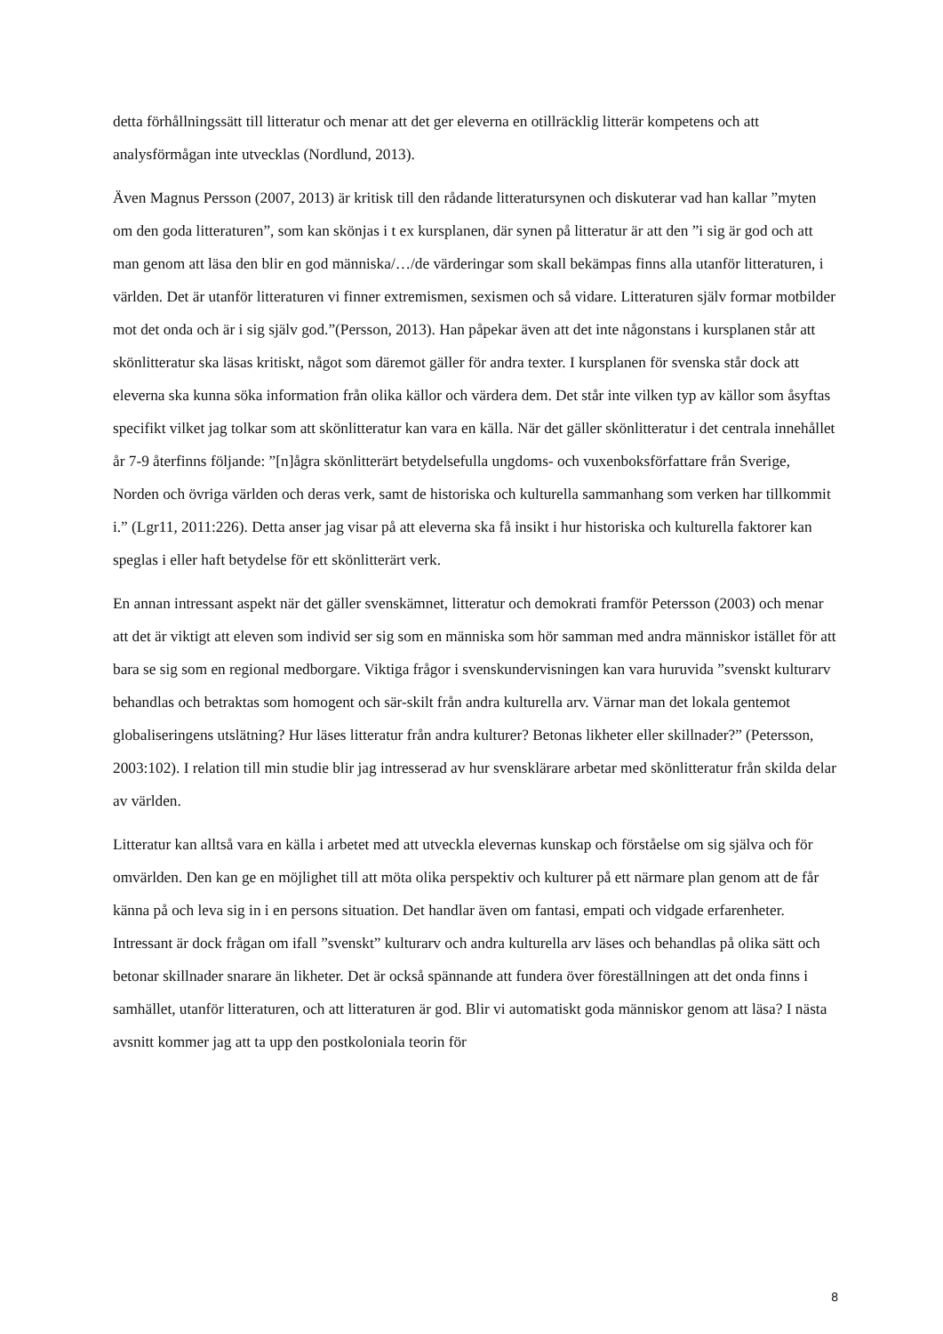detta förhållningssätt till litteratur och menar att det ger eleverna en otillräcklig litterär kompetens och att analysförmågan inte utvecklas (Nordlund, 2013).
Även Magnus Persson (2007, 2013) är kritisk till den rådande litteratursynen och diskuterar vad han kallar ”myten om den goda litteraturen”, som kan skönjas i t ex kursplanen, där synen på litteratur är att den ”i sig är god och att man genom att läsa den blir en god människa/…/de värderingar som skall bekämpas finns alla utanför litteraturen, i världen. Det är utanför litteraturen vi finner extremismen, sexismen och så vidare. Litteraturen själv formar motbilder mot det onda och är i sig själv god.”(Persson, 2013). Han påpekar även att det inte någonstans i kursplanen står att skönlitteratur ska läsas kritiskt, något som däremot gäller för andra texter. I kursplanen för svenska står dock att eleverna ska kunna söka information från olika källor och värdera dem. Det står inte vilken typ av källor som åsyftas specifikt vilket jag tolkar som att skönlitteratur kan vara en källa. När det gäller skönlitteratur i det centrala innehållet år 7-9 återfinns följande: ”[n]ågra skönlitterärt betydelsefulla ungdoms- och vuxenboksförfattare från Sverige, Norden och övriga världen och deras verk, samt de historiska och kulturella sammanhang som verken har tillkommit i.” (Lgr11, 2011:226). Detta anser jag visar på att eleverna ska få insikt i hur historiska och kulturella faktorer kan speglas i eller haft betydelse för ett skönlitterärt verk.
En annan intressant aspekt när det gäller svenskämnet, litteratur och demokrati framför Petersson (2003) och menar att det är viktigt att eleven som individ ser sig som en människa som hör samman med andra människor istället för att bara se sig som en regional medborgare. Viktiga frågor i svenskundervisningen kan vara huruvida ”svenskt kulturarv behandlas och betraktas som homogent och sär-skilt från andra kulturella arv. Värnar man det lokala gentemot globaliseringens utslätning? Hur läses litteratur från andra kulturer? Betonas likheter eller skillnader?” (Petersson, 2003:102). I relation till min studie blir jag intresserad av hur svensklärare arbetar med skönlitteratur från skilda delar av världen.
Litteratur kan alltså vara en källa i arbetet med att utveckla elevernas kunskap och förståelse om sig själva och för omvärlden. Den kan ge en möjlighet till att möta olika perspektiv och kulturer på ett närmare plan genom att de får känna på och leva sig in i en persons situation. Det handlar även om fantasi, empati och vidgade erfarenheter. Intressant är dock frågan om ifall ”svenskt” kulturarv och andra kulturella arv läses och behandlas på olika sätt och betonar skillnader snarare än likheter. Det är också spännande att fundera över föreställningen att det onda finns i samhället, utanför litteraturen, och att litteraturen är god. Blir vi automatiskt goda människor genom att läsa? I nästa avsnitt kommer jag att ta upp den postkoloniala teorin för
8